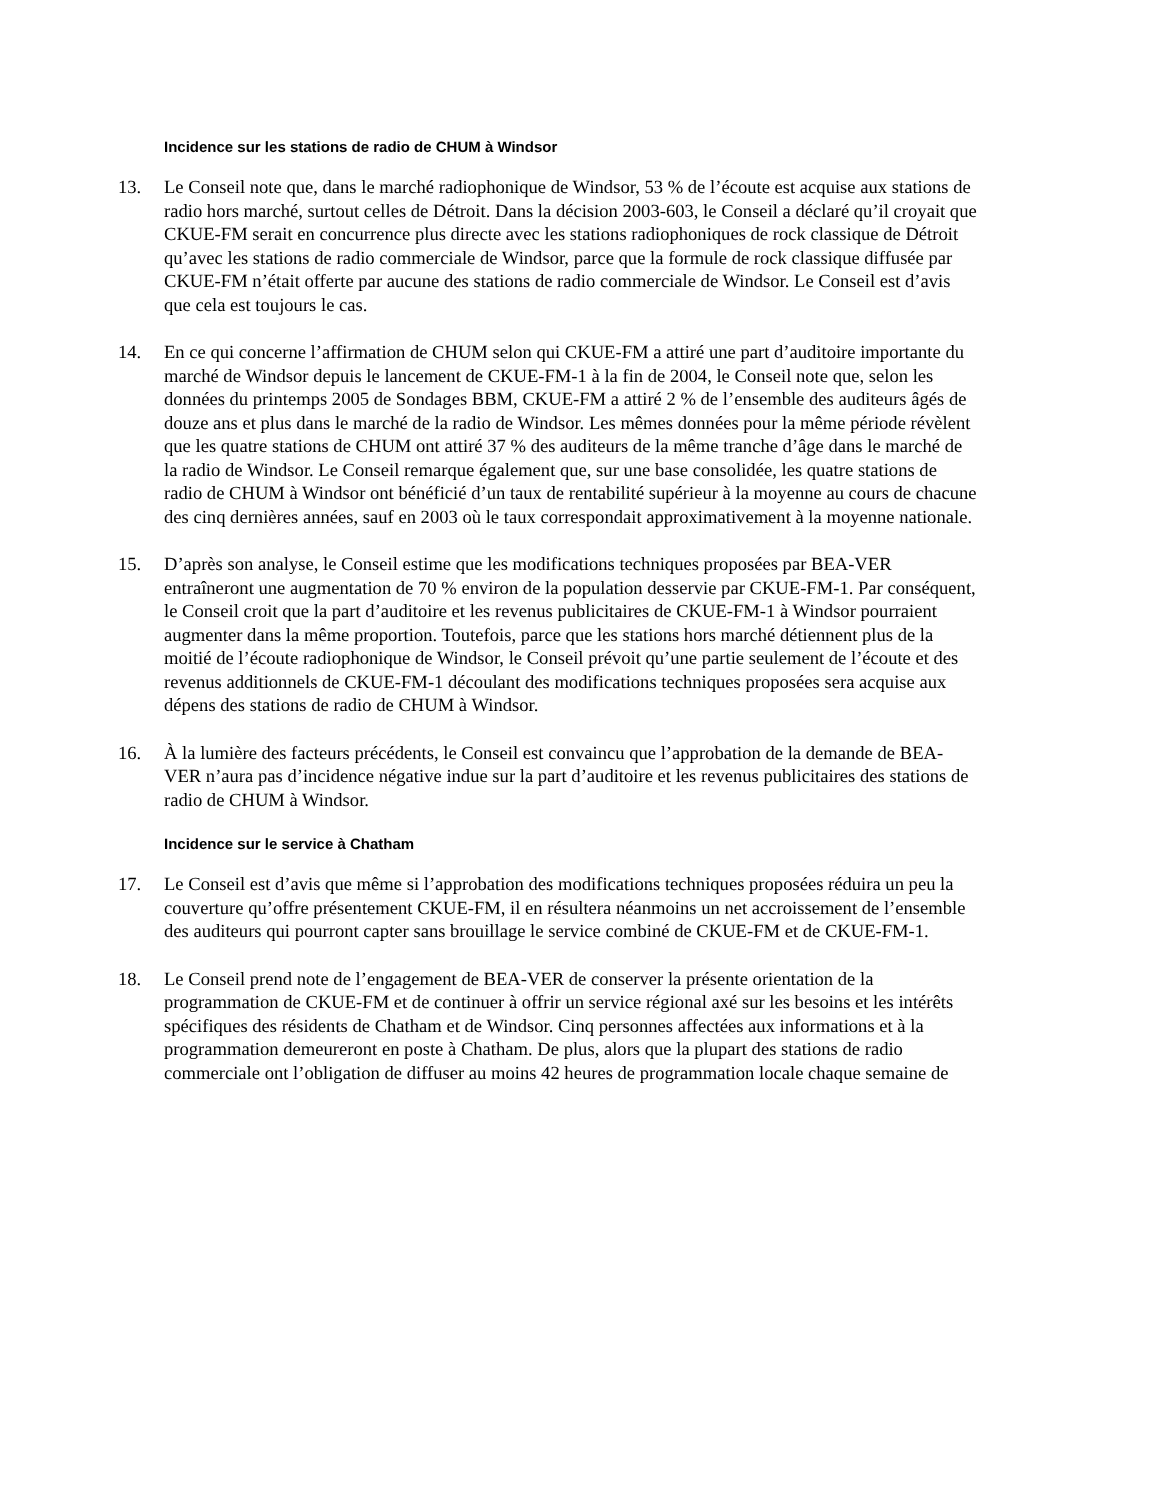Incidence sur les stations de radio de CHUM à Windsor
13. Le Conseil note que, dans le marché radiophonique de Windsor, 53 % de l’écoute est acquise aux stations de radio hors marché, surtout celles de Détroit. Dans la décision 2003-603, le Conseil a déclaré qu’il croyait que CKUE-FM serait en concurrence plus directe avec les stations radiophoniques de rock classique de Détroit qu’avec les stations de radio commerciale de Windsor, parce que la formule de rock classique diffusée par CKUE-FM n’était offerte par aucune des stations de radio commerciale de Windsor. Le Conseil est d’avis que cela est toujours le cas.
14. En ce qui concerne l’affirmation de CHUM selon qui CKUE-FM a attiré une part d’auditoire importante du marché de Windsor depuis le lancement de CKUE-FM-1 à la fin de 2004, le Conseil note que, selon les données du printemps 2005 de Sondages BBM, CKUE-FM a attiré 2 % de l’ensemble des auditeurs âgés de douze ans et plus dans le marché de la radio de Windsor. Les mêmes données pour la même période révèlent que les quatre stations de CHUM ont attiré 37 % des auditeurs de la même tranche d’âge dans le marché de la radio de Windsor. Le Conseil remarque également que, sur une base consolidée, les quatre stations de radio de CHUM à Windsor ont bénéficié d’un taux de rentabilité supérieur à la moyenne au cours de chacune des cinq dernières années, sauf en 2003 où le taux correspondait approximativement à la moyenne nationale.
15. D’après son analyse, le Conseil estime que les modifications techniques proposées par BEA-VER entraîneront une augmentation de 70 % environ de la population desservie par CKUE-FM-1. Par conséquent, le Conseil croit que la part d’auditoire et les revenus publicitaires de CKUE-FM-1 à Windsor pourraient augmenter dans la même proportion. Toutefois, parce que les stations hors marché détiennent plus de la moitié de l’écoute radiophonique de Windsor, le Conseil prévoit qu’une partie seulement de l’écoute et des revenus additionnels de CKUE-FM-1 découlant des modifications techniques proposées sera acquise aux dépens des stations de radio de CHUM à Windsor.
16. À la lumière des facteurs précédents, le Conseil est convaincu que l’approbation de la demande de BEA-VER n’aura pas d’incidence négative indue sur la part d’auditoire et les revenus publicitaires des stations de radio de CHUM à Windsor.
Incidence sur le service à Chatham
17. Le Conseil est d’avis que même si l’approbation des modifications techniques proposées réduira un peu la couverture qu’offre présentement CKUE-FM, il en résultera néanmoins un net accroissement de l’ensemble des auditeurs qui pourront capter sans brouillage le service combiné de CKUE-FM et de CKUE-FM-1.
18. Le Conseil prend note de l’engagement de BEA-VER de conserver la présente orientation de la programmation de CKUE-FM et de continuer à offrir un service régional axé sur les besoins et les intérêts spécifiques des résidents de Chatham et de Windsor. Cinq personnes affectées aux informations et à la programmation demeureront en poste à Chatham. De plus, alors que la plupart des stations de radio commerciale ont l’obligation de diffuser au moins 42 heures de programmation locale chaque semaine de